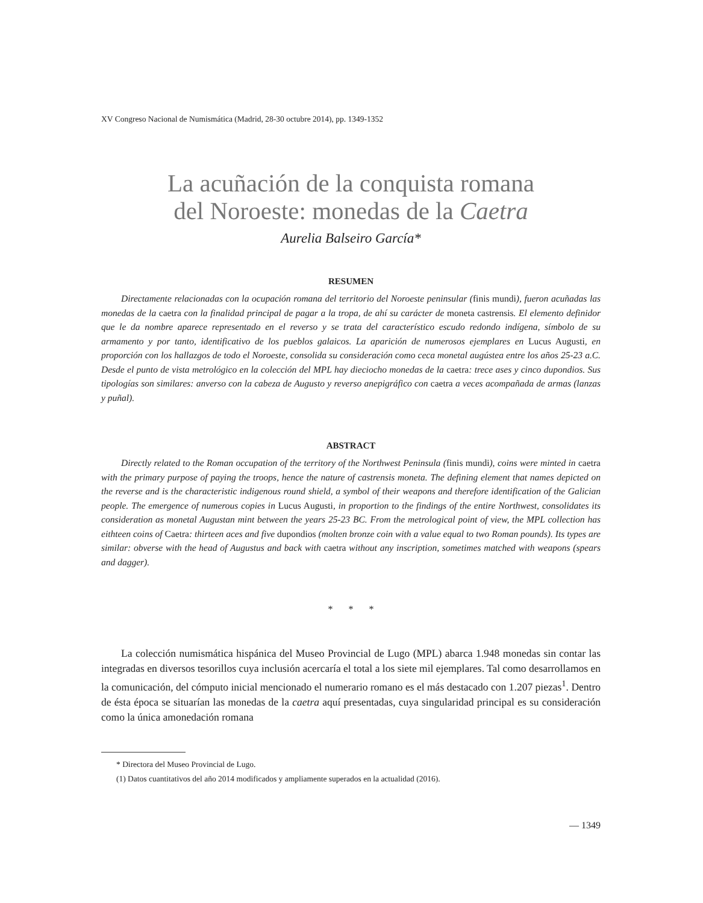XV Congreso Nacional de Numismática (Madrid, 28-30 octubre 2014), pp. 1349-1352
La acuñación de la conquista romana
del Noroeste: monedas de la Caetra
Aurelia Balseiro García*
RESUMEN
Directamente relacionadas con la ocupación romana del territorio del Noroeste peninsular (finis mundi), fueron acuñadas las monedas de la caetra con la finalidad principal de pagar a la tropa, de ahí su carácter de moneta castrensis. El elemento definidor que le da nombre aparece representado en el reverso y se trata del característico escudo redondo indígena, símbolo de su armamento y por tanto, identificativo de los pueblos galaicos. La aparición de numerosos ejemplares en Lucus Augusti, en proporción con los hallazgos de todo el Noroeste, consolida su consideración como ceca monetal augústea entre los años 25-23 a.C. Desde el punto de vista metrológico en la colección del MPL hay dieciocho monedas de la caetra: trece ases y cinco dupondios. Sus tipologías son similares: anverso con la cabeza de Augusto y reverso anepigráfico con caetra a veces acompañada de armas (lanzas y puñal).
ABSTRACT
Directly related to the Roman occupation of the territory of the Northwest Peninsula (finis mundi), coins were minted in caetra with the primary purpose of paying the troops, hence the nature of castrensis moneta. The defining element that names depicted on the reverse and is the characteristic indigenous round shield, a symbol of their weapons and therefore identification of the Galician people. The emergence of numerous copies in Lucus Augusti, in proportion to the findings of the entire Northwest, consolidates its consideration as monetal Augustan mint between the years 25-23 BC. From the metrological point of view, the MPL collection has eithteen coins of Caetra: thirteen aces and five dupondios (molten bronze coin with a value equal to two Roman pounds). Its types are similar: obverse with the head of Augustus and back with caetra without any inscription, sometimes matched with weapons (spears and dagger).
* * *
La colección numismática hispánica del Museo Provincial de Lugo (MPL) abarca 1.948 monedas sin contar las integradas en diversos tesorillos cuya inclusión acercaría el total a los siete mil ejemplares. Tal como desarrollamos en la comunicación, del cómputo inicial mencionado el numerario romano es el más destacado con 1.207 piezas<sup>1</sup>. Dentro de ésta época se situarían las monedas de la caetra aquí presentadas, cuya singularidad principal es su consideración como la única amonedación romana
* Directora del Museo Provincial de Lugo.
(1) Datos cuantitativos del año 2014 modificados y ampliamente superados en la actualidad (2016).
— 1349